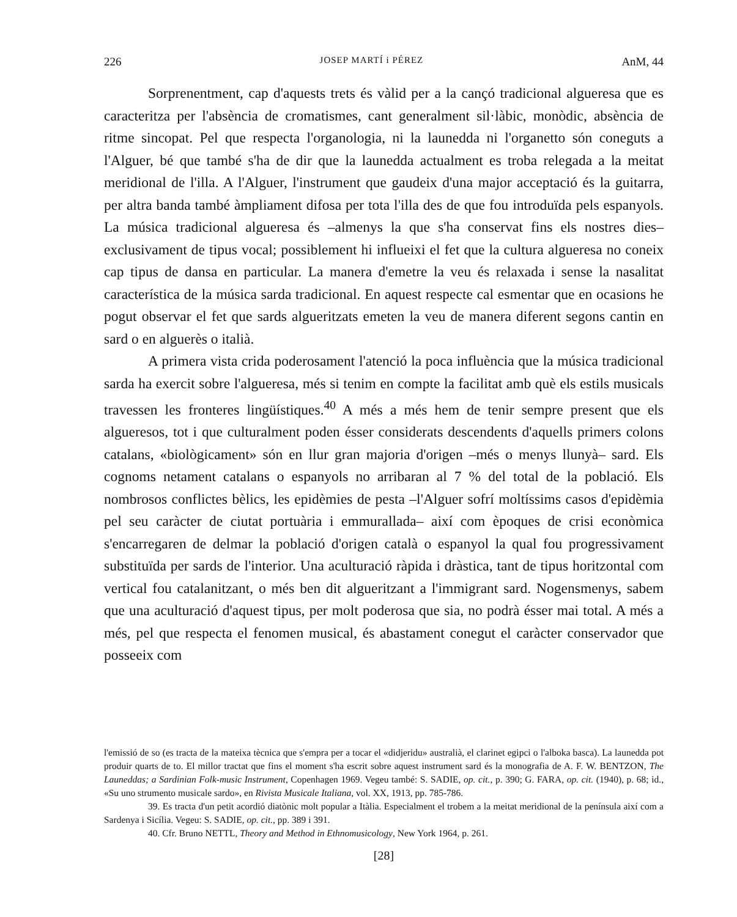226 JOSEP MARTÍ i PÉREZ AnM, 44
Sorprenentment, cap d'aquests trets és vàlid per a la cançó tradicional algueresa que es caracteritza per l'absència de cromatismes, cant generalment sil·làbic, monòdic, absència de ritme sincopat. Pel que respecta l'organologia, ni la launedda ni l'organetto són coneguts a l'Alguer, bé que també s'ha de dir que la launedda actualment es troba relegada a la meitat meridional de l'illa. A l'Alguer, l'instrument que gaudeix d'una major acceptació és la guitarra, per altra banda també àmpliament difosa per tota l'illa des de que fou introduïda pels espanyols. La música tradicional algueresa és –almenys la que s'ha conservat fins els nostres dies– exclusivament de tipus vocal; possiblement hi influeixi el fet que la cultura algueresa no coneix cap tipus de dansa en particular. La manera d'emetre la veu és relaxada i sense la nasalitat característica de la música sarda tradicional. En aquest respecte cal esmentar que en ocasions he pogut observar el fet que sards algueritzats emeten la veu de manera diferent segons cantin en sard o en alguerès o italià.
A primera vista crida poderosament l'atenció la poca influència que la música tradicional sarda ha exercit sobre l'algueresa, més si tenim en compte la facilitat amb què els estils musicals travessen les fronteres lingüístiques.<sup>40</sup> A més a més hem de tenir sempre present que els algueresos, tot i que culturalment poden ésser considerats descendents d'aquells primers colons catalans, «biològicament» són en llur gran majoria d'origen –més o menys llunyà– sard. Els cognoms netament catalans o espanyols no arribaran al 7 % del total de la població. Els nombrosos conflictes bèlics, les epidèmies de pesta –l'Alguer sofrí moltíssims casos d'epidèmia pel seu caràcter de ciutat portuària i emmurallada– així com èpoques de crisi econòmica s'encarregaren de delmar la població d'origen català o espanyol la qual fou progressivament substituïda per sards de l'interior. Una aculturació ràpida i dràstica, tant de tipus horitzontal com vertical fou catalanitzant, o més ben dit algueritzant a l'immigrant sard. Nogensmenys, sabem que una aculturació d'aquest tipus, per molt poderosa que sia, no podrà ésser mai total. A més a més, pel que respecta el fenomen musical, és abastament conegut el caràcter conservador que posseeix com
l'emissió de so (es tracta de la mateixa tècnica que s'empra per a tocar el «didjeridu» australià, el clarinet egipci o l'alboka basca). La launedda pot produir quarts de to. El millor tractat que fins el moment s'ha escrit sobre aquest instrument sard és la monografia de A. F. W. BENTZON, The Launeddas; a Sardinian Folk-music Instrument, Copenhagen 1969. Vegeu també: S. SADIE, op. cit., p. 390; G. FARA, op. cit. (1940), p. 68; id., «Su uno strumento musicale sardo», en Rivista Musicale Italiana, vol. XX, 1913, pp. 785-786.
39. Es tracta d'un petit acordió diatònic molt popular a Itàlia. Especialment el trobem a la meitat meridional de la península així com a Sardenya i Sicília. Vegeu: S. SADIE, op. cit., pp. 389 i 391.
40. Cfr. Bruno NETTL, Theory and Method in Ethnomusicology, New York 1964, p. 261.
[28]